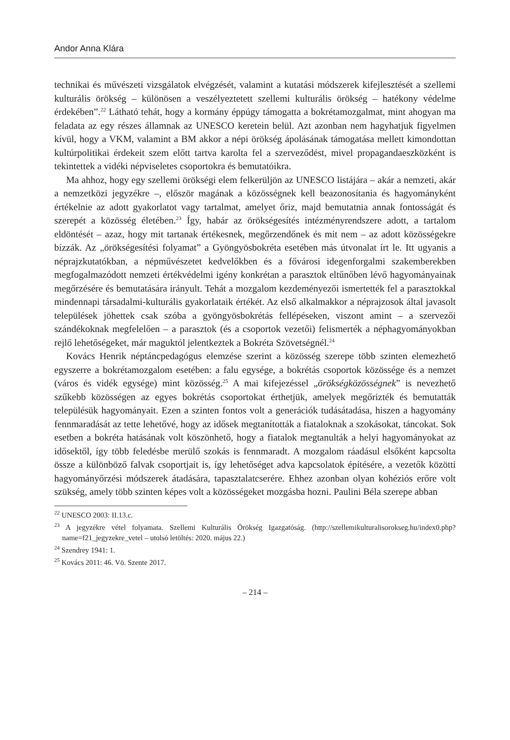Andor Anna Klára
technikai és művészeti vizsgálatok elvégzését, valamint a kutatási módszerek kifejlesztését a szellemi kulturális örökség – különösen a veszélyeztetett szellemi kulturális örökség – hatékony védelme érdekében”.<sup>22</sup> Látható tehát, hogy a kormány éppúgy támogatta a bokrétamozgalmat, mint ahogyan ma feladata az egy részes államnak az UNESCO keretein belül. Azt azonban nem hagyhatjuk figyelmen kívül, hogy a VKM, valamint a BM akkor a népi örökség ápolásának támogatása mellett kimondottan kultúrpolitikai érdekeit szem előtt tartva karolta fel a szerveződést, mivel propagandaeszközként is tekintettek a vidéki népviseletes csoportokra és bemutatóikra.
Ma ahhoz, hogy egy szellemi örökségi elem felkerüljön az UNESCO listájára – akár a nemzeti, akár a nemzetközi jegyzékre –, először magának a közösségnek kell beazonosítania és hagyományként értékelnie az adott gyakorlatot vagy tartalmat, amelyet őriz, majd bemutatnia annak fontosságát és szerepét a közösség életében.<sup>23</sup> Így, habár az örökségesítés intézményrendszere adott, a tartalom eldöntését – azaz, hogy mit tartanak értékesnek, megőrzendőnek és mit nem – az adott közösségekre bízzák. Az „örökségesítési folyamat” a Gyöngyösbokréta esetében más útvonalat írt le. Itt ugyanis a néprajzkutatókban, a népművészetet kedvelőkben és a fővárosi idegenforgalmi szakemberekben megfogalmazódott nemzeti értékvédelmi igény konkrétan a parasztok eltűnőben lévő hagyományainak megőrzésére és bemutatására irányult. Tehát a mozgalom kezdeményezői ismertették fel a parasztokkal mindennapi társadalmi-kulturális gyakorlataik értékét. Az első alkalmakkor a néprajzosok által javasolt települések jöhettek csak szóba a gyöngyösbokrétás fellépéseken, viszont amint – a szervezői szándékoknak megfelelően – a parasztok (és a csoportok vezetői) felismerték a néphagyományokban rejlő lehetőségeket, már maguktól jelentkeztek a Bokréta Szövetségnél.<sup>24</sup>
Kovács Henrik néptáncpedagógus elemzése szerint a közösség szerepe több szinten elemezhető egyszerre a bokrétamozgalom esetében: a falu egysége, a bokrétás csoportok közössége és a nemzet (város és vidék egysége) mint közösség.<sup>25</sup> A mai kifejezéssel „örökségközösségnek” is nevezhető szűkebb közösségen az egyes bokrétás csoportokat érthetjük, amelyek megőrizték és bemutatták településük hagyományait. Ezen a szinten fontos volt a generációk tudásátadása, hiszen a hagyomány fennmaradását az tette lehetővé, hogy az idősek megtanították a fiataloknak a szokásokat, táncokat. Sok esetben a bokréta hatásának volt köszönhető, hogy a fiatalok megtanulták a helyi hagyományokat az idősektől, így több feledésbe merülő szokás is fennmaradt. A mozgalom ráadásul elsőként kapcsolta össze a különböző falvak csoportjait is, így lehetőséget adva kapcsolatok építésére, a vezetők közötti hagyományőrzési módszerek átadására, tapasztalatcserére. Ehhez azonban olyan kohéziós erőre volt szükség, amely több szinten képes volt a közösségeket mozgásba hozni. Paulini Béla szerepe abban
<sup>22</sup> UNESCO 2003: II.13.c.
<sup>23</sup> A jegyzékre vétel folyamata. Szellemi Kulturális Örökség Igazgatóság. (http://szellemikulturalisorokseg.hu/index0.php?name=f21_jegyzekre_vetel – utolsó letöltés: 2020. május 22.)
<sup>24</sup> Szendrey 1941: 1.
<sup>25</sup> Kovács 2011: 46. Vö. Szente 2017.
– 214 –